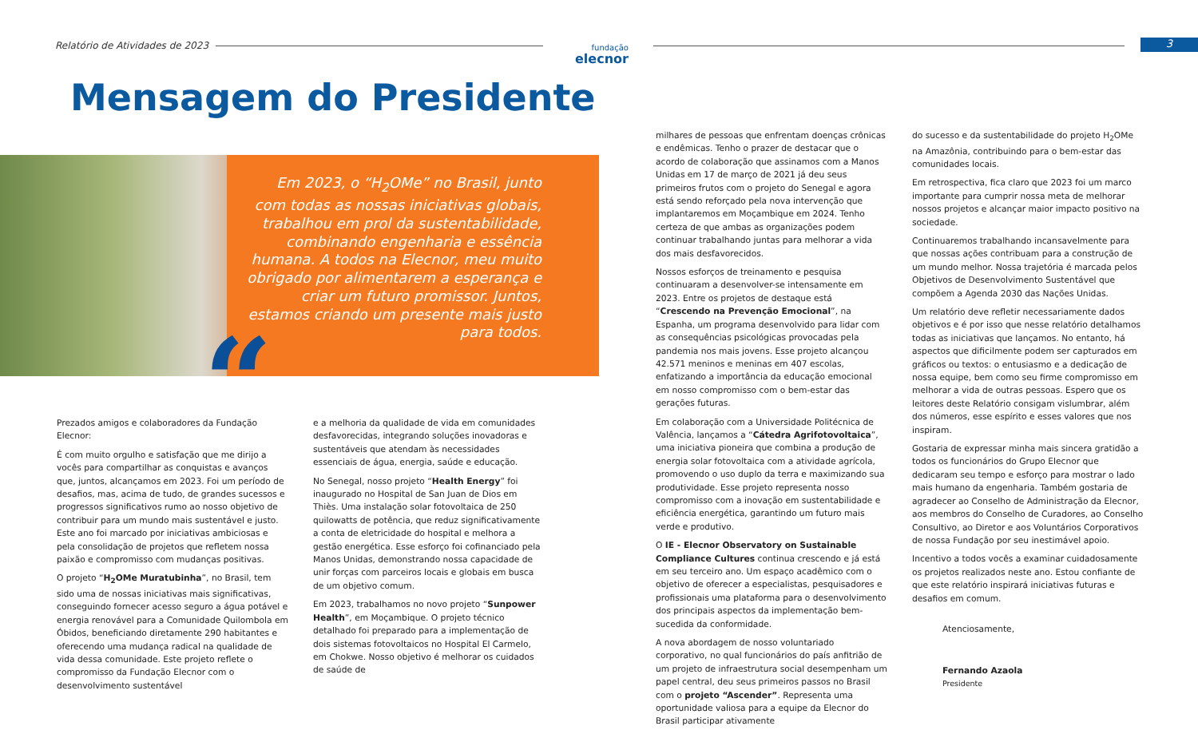Relatório de Atividades de 2023
fundação
elecnor
3
Mensagem do Presidente
Em 2023, o “H<sub>2</sub>OMe” no Brasil, junto com todas as nossas iniciativas globais, trabalhou em prol da sustentabilidade, combinando engenharia e essência humana. A todos na Elecnor, meu muito obrigado por alimentarem a esperança e criar um futuro promissor. Juntos, estamos criando um presente mais justo para todos.
“
Prezados amigos e colaboradores da Fundação Elecnor:
É com muito orgulho e satisfação que me dirijo a vocês para compartilhar as conquistas e avanços que, juntos, alcançamos em 2023. Foi um período de desafios, mas, acima de tudo, de grandes sucessos e progressos significativos rumo ao nosso objetivo de contribuir para um mundo mais sustentável e justo. Este ano foi marcado por iniciativas ambiciosas e pela consolidação de projetos que refletem nossa paixão e compromisso com mudanças positivas.
O projeto “H<sub>2</sub>OMe Muratubinha”, no Brasil, tem sido uma de nossas iniciativas mais significativas, conseguindo fornecer acesso seguro a água potável e energia renovável para a Comunidade Quilombola em Óbidos, beneficiando diretamente 290 habitantes e oferecendo uma mudança radical na qualidade de vida dessa comunidade. Este projeto reflete o compromisso da Fundação Elecnor com o desenvolvimento sustentável
e a melhoria da qualidade de vida em comunidades desfavorecidas, integrando soluções inovadoras e sustentáveis que atendam às necessidades essenciais de água, energia, saúde e educação.
No Senegal, nosso projeto “Health Energy” foi inaugurado no Hospital de San Juan de Dios em Thiès. Uma instalação solar fotovoltaica de 250 quilowatts de potência, que reduz significativamente a conta de eletricidade do hospital e melhora a gestão energética. Esse esforço foi cofinanciado pela Manos Unidas, demonstrando nossa capacidade de unir forças com parceiros locais e globais em busca de um objetivo comum.
Em 2023, trabalhamos no novo projeto “Sunpower Health”, em Moçambique. O projeto técnico detalhado foi preparado para a implementação de dois sistemas fotovoltaicos no Hospital El Carmelo, em Chokwe. Nosso objetivo é melhorar os cuidados de saúde de
milhares de pessoas que enfrentam doenças crônicas e endêmicas. Tenho o prazer de destacar que o acordo de colaboração que assinamos com a Manos Unidas em 17 de março de 2021 já deu seus primeiros frutos com o projeto do Senegal e agora está sendo reforçado pela nova intervenção que implantaremos em Moçambique em 2024. Tenho certeza de que ambas as organizações podem continuar trabalhando juntas para melhorar a vida dos mais desfavorecidos.
Nossos esforços de treinamento e pesquisa continuaram a desenvolver-se intensamente em 2023. Entre os projetos de destaque está “Crescendo na Prevenção Emocional”, na Espanha, um programa desenvolvido para lidar com as consequências psicológicas provocadas pela pandemia nos mais jovens. Esse projeto alcançou 42.571 meninos e meninas em 407 escolas, enfatizando a importância da educação emocional em nosso compromisso com o bem-estar das gerações futuras.
Em colaboração com a Universidade Politécnica de Valência, lançamos a “Cátedra Agrifotovoltaica”, uma iniciativa pioneira que combina a produção de energia solar fotovoltaica com a atividade agrícola, promovendo o uso duplo da terra e maximizando sua produtividade. Esse projeto representa nosso compromisso com a inovação em sustentabilidade e eficiência energética, garantindo um futuro mais verde e produtivo.
O IE - Elecnor Observatory on Sustainable Compliance Cultures continua crescendo e já está em seu terceiro ano. Um espaço acadêmico com o objetivo de oferecer a especialistas, pesquisadores e profissionais uma plataforma para o desenvolvimento dos principais aspectos da implementação bem-sucedida da conformidade.
A nova abordagem de nosso voluntariado corporativo, no qual funcionários do país anfitrião de um projeto de infraestrutura social desempenham um papel central, deu seus primeiros passos no Brasil com o projeto “Ascender”. Representa uma oportunidade valiosa para a equipe da Elecnor do Brasil participar ativamente
do sucesso e da sustentabilidade do projeto H<sub>2</sub>OMe na Amazônia, contribuindo para o bem-estar das comunidades locais.
Em retrospectiva, fica claro que 2023 foi um marco importante para cumprir nossa meta de melhorar nossos projetos e alcançar maior impacto positivo na sociedade.
Continuaremos trabalhando incansavelmente para que nossas ações contribuam para a construção de um mundo melhor. Nossa trajetória é marcada pelos Objetivos de Desenvolvimento Sustentável que compõem a Agenda 2030 das Nações Unidas.
Um relatório deve refletir necessariamente dados objetivos e é por isso que nesse relatório detalhamos todas as iniciativas que lançamos. No entanto, há aspectos que dificilmente podem ser capturados em gráficos ou textos: o entusiasmo e a dedicação de nossa equipe, bem como seu firme compromisso em melhorar a vida de outras pessoas. Espero que os leitores deste Relatório consigam vislumbrar, além dos números, esse espírito e esses valores que nos inspiram.
Gostaria de expressar minha mais sincera gratidão a todos os funcionários do Grupo Elecnor que dedicaram seu tempo e esforço para mostrar o lado mais humano da engenharia. Também gostaria de agradecer ao Conselho de Administração da Elecnor, aos membros do Conselho de Curadores, ao Conselho Consultivo, ao Diretor e aos Voluntários Corporativos de nossa Fundação por seu inestimável apoio.
Incentivo a todos vocês a examinar cuidadosamente os projetos realizados neste ano. Estou confiante de que este relatório inspirará iniciativas futuras e desafios em comum.
Atenciosamente,
Fernando Azaola
Presidente